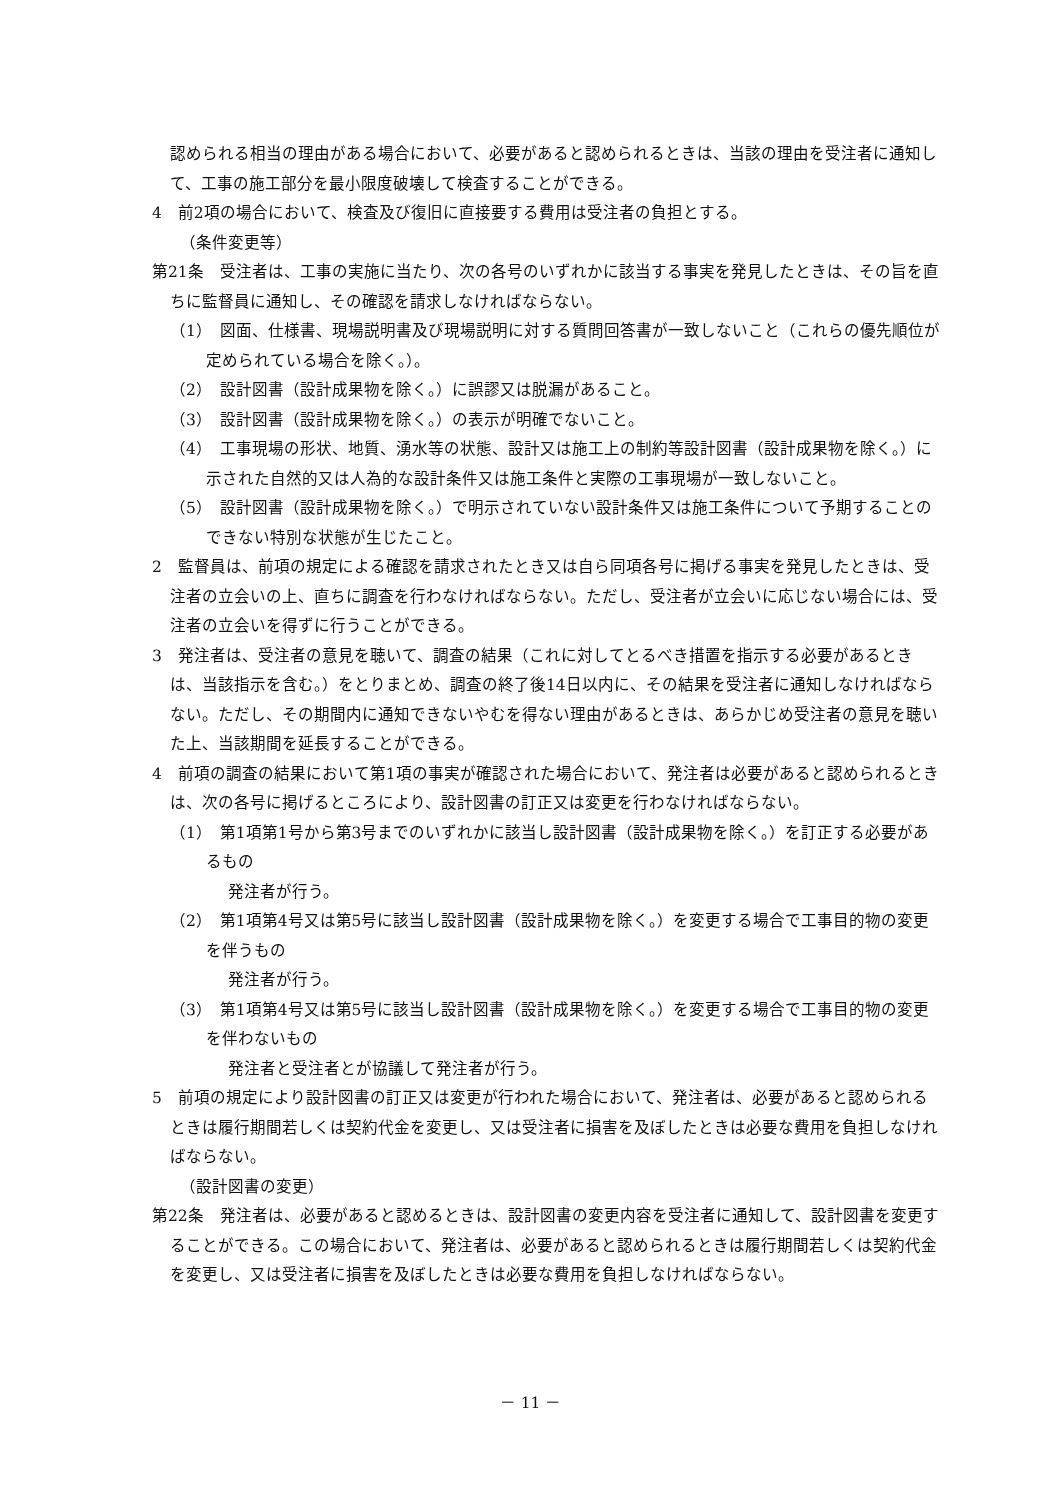認められる相当の理由がある場合において、必要があると認められるときは、当該の理由を受注者に通知して、工事の施工部分を最小限度破壊して検査することができる。
4　前2項の場合において、検査及び復旧に直接要する費用は受注者の負担とする。
（条件変更等）
第21条　受注者は、工事の実施に当たり、次の各号のいずれかに該当する事実を発見したときは、その旨を直ちに監督員に通知し、その確認を請求しなければならない。
（1）　図面、仕様書、現場説明書及び現場説明に対する質問回答書が一致しないこと（これらの優先順位が定められている場合を除く。）。
（2）　設計図書（設計成果物を除く。）に誤謬又は脱漏があること。
（3）　設計図書（設計成果物を除く。）の表示が明確でないこと。
（4）　工事現場の形状、地質、湧水等の状態、設計又は施工上の制約等設計図書（設計成果物を除く。）に示された自然的又は人為的な設計条件又は施工条件と実際の工事現場が一致しないこと。
（5）　設計図書（設計成果物を除く。）で明示されていない設計条件又は施工条件について予期することのできない特別な状態が生じたこと。
2　監督員は、前項の規定による確認を請求されたとき又は自ら同項各号に掲げる事実を発見したときは、受注者の立会いの上、直ちに調査を行わなければならない。ただし、受注者が立会いに応じない場合には、受注者の立会いを得ずに行うことができる。
3　発注者は、受注者の意見を聴いて、調査の結果（これに対してとるべき措置を指示する必要があるときは、当該指示を含む。）をとりまとめ、調査の終了後14日以内に、その結果を受注者に通知しなければならない。ただし、その期間内に通知できないやむを得ない理由があるときは、あらかじめ受注者の意見を聴いた上、当該期間を延長することができる。
4　前項の調査の結果において第1項の事実が確認された場合において、発注者は必要があると認められるときは、次の各号に掲げるところにより、設計図書の訂正又は変更を行わなければならない。
（1）　第1項第1号から第3号までのいずれかに該当し設計図書（設計成果物を除く。）を訂正する必要があるもの
発注者が行う。
（2）　第1項第4号又は第5号に該当し設計図書（設計成果物を除く。）を変更する場合で工事目的物の変更を伴うもの
発注者が行う。
（3）　第1項第4号又は第5号に該当し設計図書（設計成果物を除く。）を変更する場合で工事目的物の変更を伴わないもの
発注者と受注者とが協議して発注者が行う。
5　前項の規定により設計図書の訂正又は変更が行われた場合において、発注者は、必要があると認められるときは履行期間若しくは契約代金を変更し、又は受注者に損害を及ぼしたときは必要な費用を負担しなければならない。
（設計図書の変更）
第22条　発注者は、必要があると認めるときは、設計図書の変更内容を受注者に通知して、設計図書を変更することができる。この場合において、発注者は、必要があると認められるときは履行期間若しくは契約代金を変更し、又は受注者に損害を及ぼしたときは必要な費用を負担しなければならない。
－ 11 －